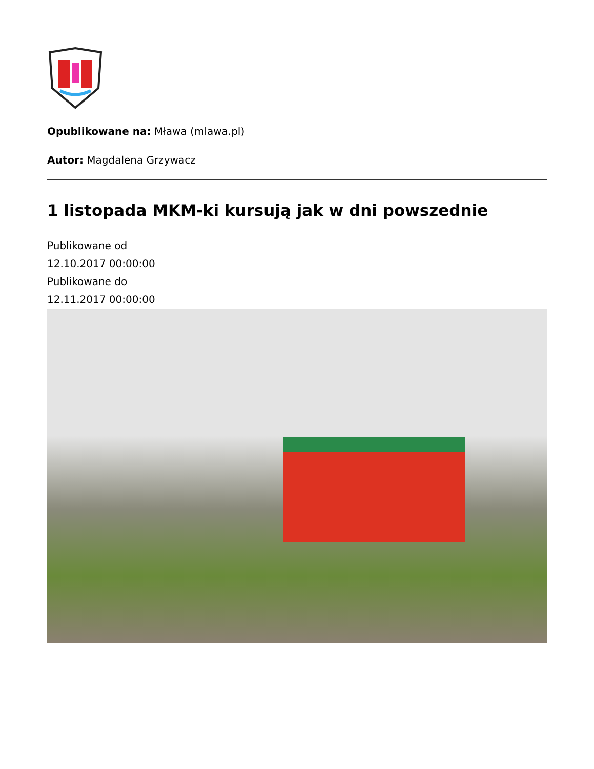Opublikowane na: Mława (mlawa.pl)
Autor: Magdalena Grzywacz
1 listopada MKM-ki kursują jak w dni powszednie
Publikowane od
12.10.2017 00:00:00
Publikowane do
12.11.2017 00:00:00